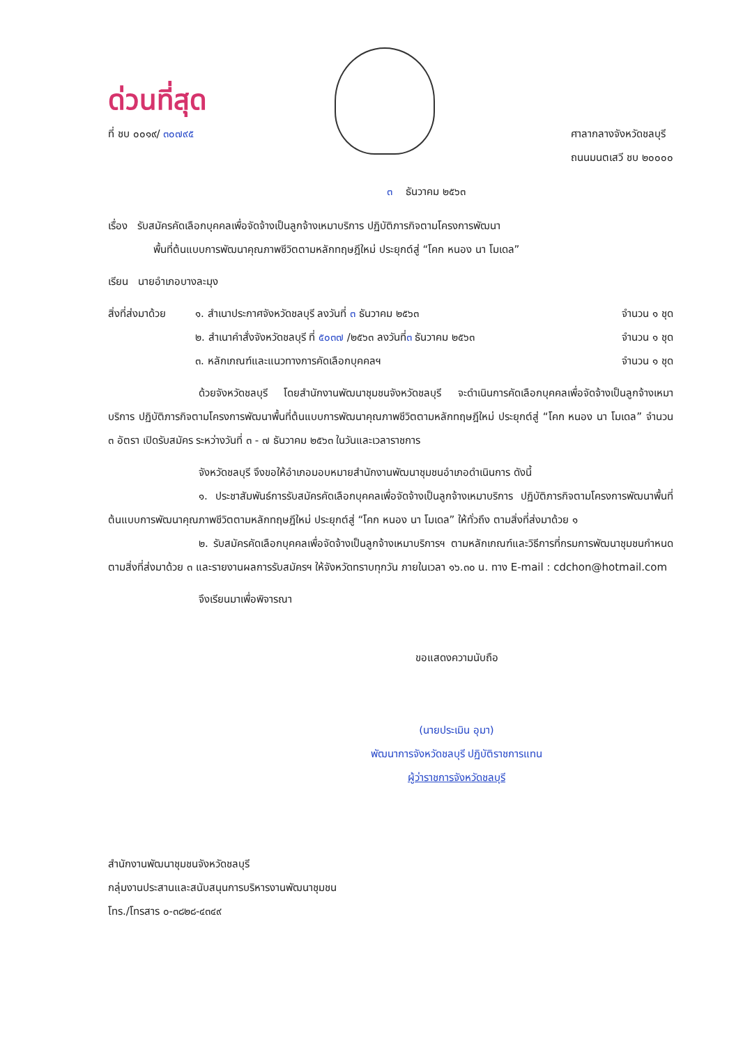ด่วนที่สุด
ที่ ชบ ๐๐๑๙/ ๓๐๗๙๕ ศาลากลางจังหวัดชลบุรี
ถนนมนตเสวี ชบ ๒๐๐๐๐
๓ ธันวาคม ๒๕๖๓
เรื่อง รับสมัครคัดเลือกบุคคลเพื่อจัดจ้างเป็นลูกจ้างเหมาบริการ ปฏิบัติภารกิจตามโครงการพัฒนา
พื้นที่ต้นแบบการพัฒนาคุณภาพชีวิตตามหลักทฤษฎีใหม่ ประยุกต์สู่ “โคก หนอง นา โมเดล”
เรียน นายอำเภอบางละมุง
สิ่งที่ส่งมาด้วย
๑. สำเนาประกาศจังหวัดชลบุรี ลงวันที่ ๓ ธันวาคม ๒๕๖๓
จำนวน ๑ ชุด
๒. สำเนาคำสั่งจังหวัดชลบุรี ที่ ๕๐๓๗ /๒๕๖๓ ลงวันที่๓ ธันวาคม ๒๕๖๓
จำนวน ๑ ชุด
๓. หลักเกณฑ์และแนวทางการคัดเลือกบุคคลฯ
จำนวน ๑ ชุด
ด้วยจังหวัดชลบุรี โดยสำนักงานพัฒนาชุมชนจังหวัดชลบุรี จะดำเนินการคัดเลือกบุคคลเพื่อจัดจ้างเป็นลูกจ้างเหมาบริการ ปฏิบัติภารกิจตามโครงการพัฒนาพื้นที่ต้นแบบการพัฒนาคุณภาพชีวิตตามหลักทฤษฎีใหม่ ประยุกต์สู่ “โคก หนอง นา โมเดล” จำนวน ๓ อัตรา เปิดรับสมัคร ระหว่างวันที่ ๓ - ๗ ธันวาคม ๒๕๖๓ ในวันและเวลาราชการ
จังหวัดชลบุรี จึงขอให้อำเภอมอบหมายสำนักงานพัฒนาชุมชนอำเภอดำเนินการ ดังนี้
๑. ประชาสัมพันธ์การรับสมัครคัดเลือกบุคคลเพื่อจัดจ้างเป็นลูกจ้างเหมาบริการ ปฏิบัติภารกิจตามโครงการพัฒนาพื้นที่ต้นแบบการพัฒนาคุณภาพชีวิตตามหลักทฤษฎีใหม่ ประยุกต์สู่ “โคก หนอง นา โมเดล” ให้ทั่วถึง ตามสิ่งที่ส่งมาด้วย ๑
๒. รับสมัครคัดเลือกบุคคลเพื่อจัดจ้างเป็นลูกจ้างเหมาบริการฯ ตามหลักเกณฑ์และวิธีการที่กรมการพัฒนาชุมชนกำหนด ตามสิ่งที่ส่งมาด้วย ๓ และรายงานผลการรับสมัครฯ ให้จังหวัดทราบทุกวัน ภายในเวลา ๑๖.๓๐ น. ทาง E-mail : cdchon@hotmail.com
จึงเรียนมาเพื่อพิจารณา
ขอแสดงความนับถือ
(นายประเมิน อุมา)
พัฒนาการจังหวัดชลบุรี ปฏิบัติราชการแทน
ผู้ว่าราชการจังหวัดชลบุรี
สำนักงานพัฒนาชุมชนจังหวัดชลบุรี
กลุ่มงานประสานและสนับสนุนการบริหารงานพัฒนาชุมชน
โทร./โทรสาร ๐-๓๘๒๘-๔๓๔๙